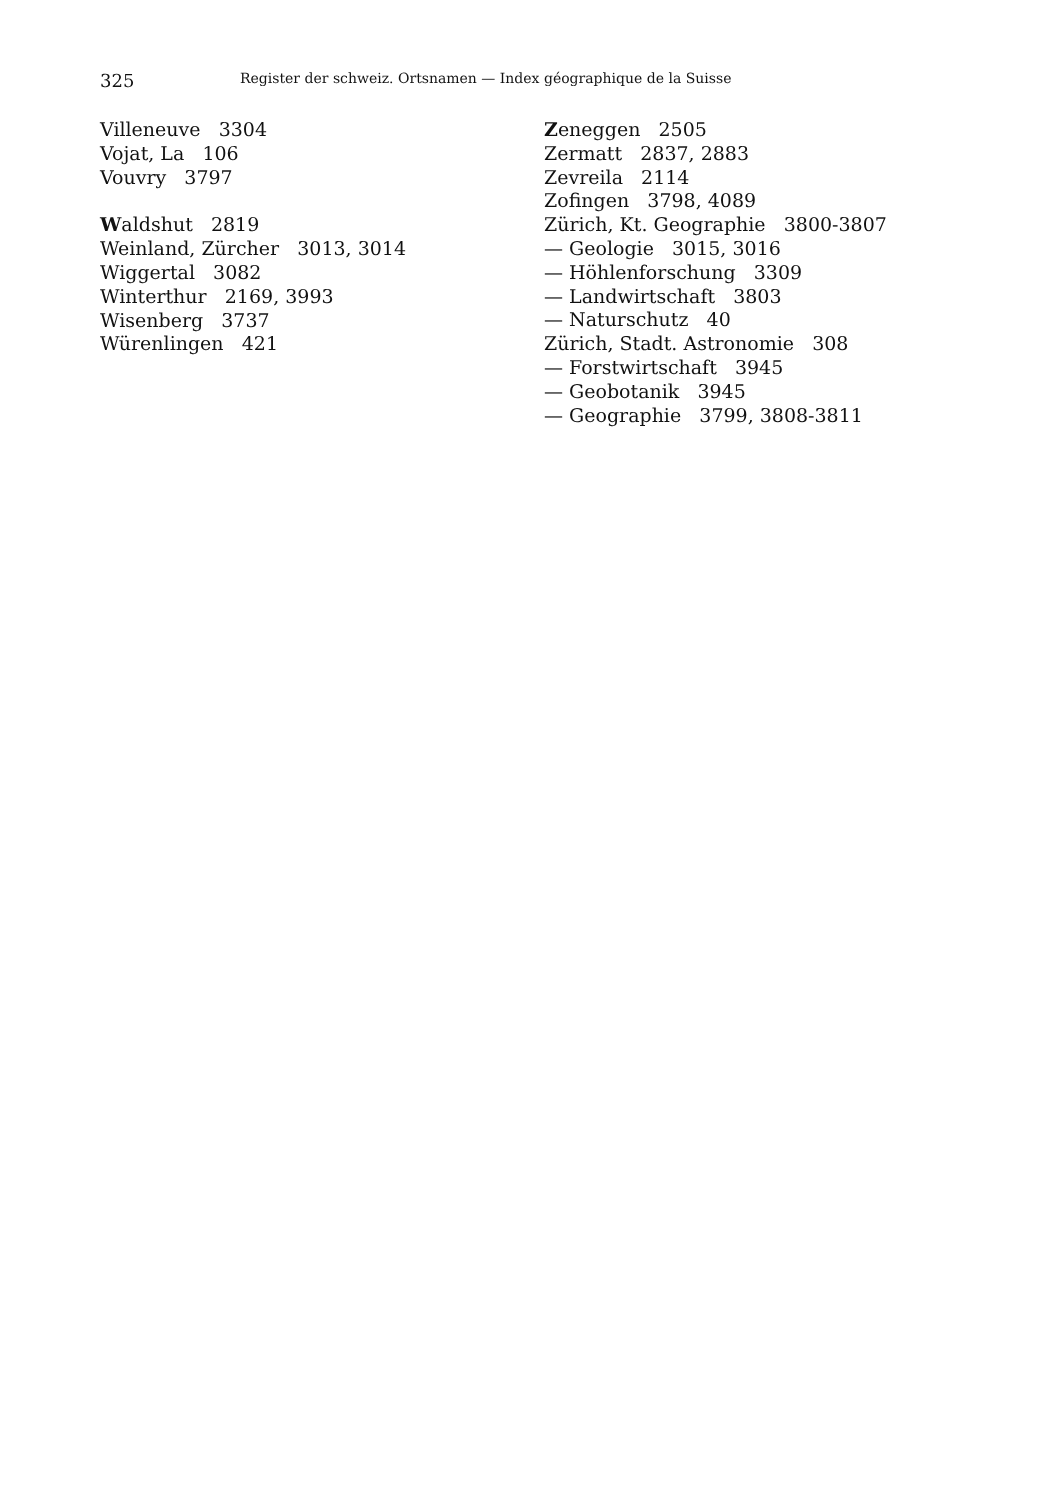325 Register der schweiz. Ortsnamen — Index géographique de la Suisse
Villeneuve 3304
Vojat, La 106
Vouvry 3797
Waldshut 2819
Weinland, Zürcher 3013, 3014
Wiggertal 3082
Winterthur 2169, 3993
Wisenberg 3737
Würenlingen 421
Zeneggen 2505
Zermatt 2837, 2883
Zevreila 2114
Zofingen 3798, 4089
Zürich, Kt. Geographie 3800-3807
— Geologie 3015, 3016
— Höhlenforschung 3309
— Landwirtschaft 3803
— Naturschutz 40
Zürich, Stadt. Astronomie 308
— Forstwirtschaft 3945
— Geobotanik 3945
— Geographie 3799, 3808-3811